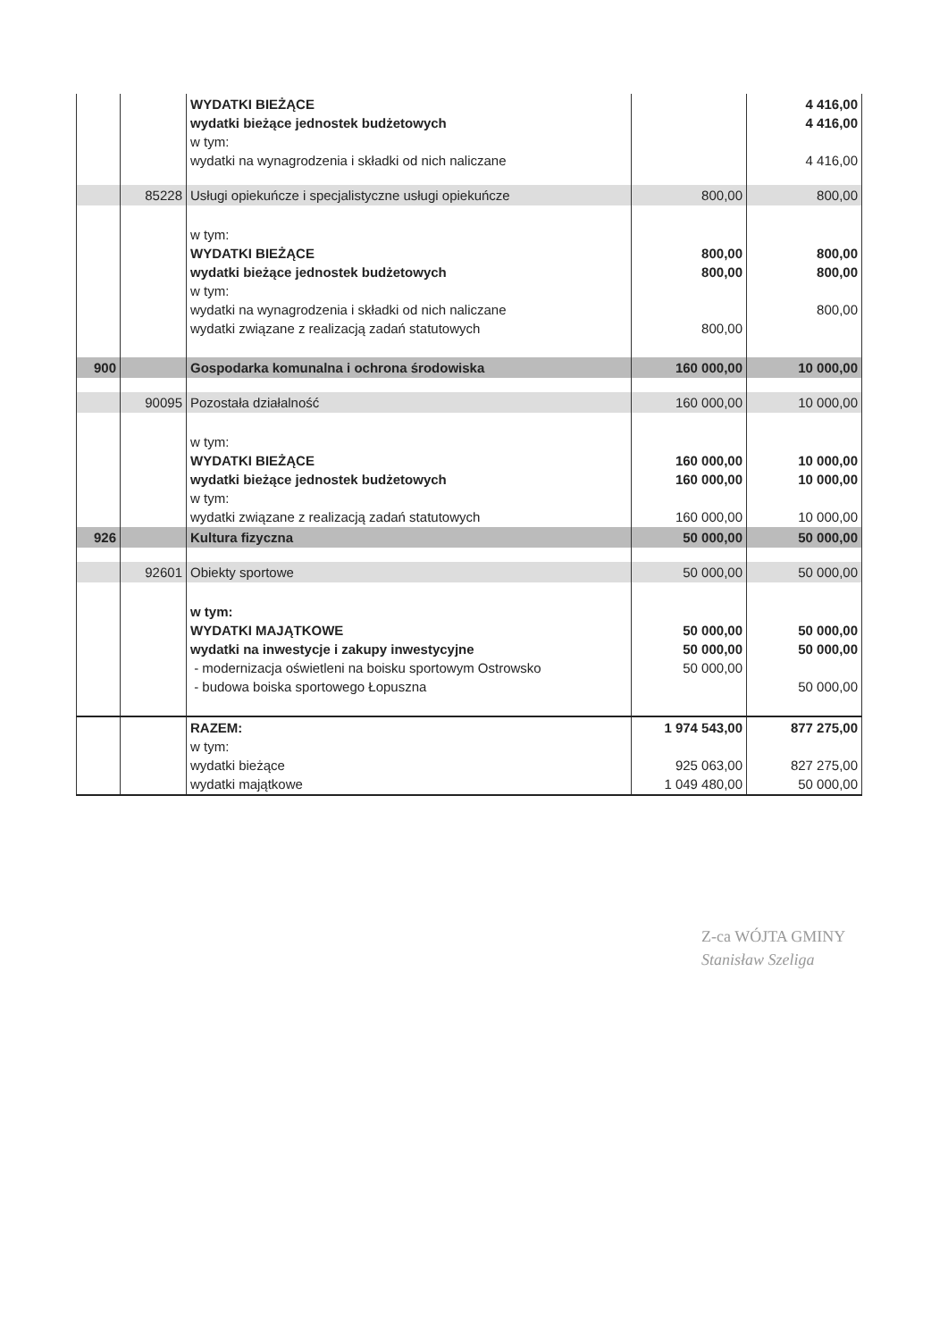| | | WYDATKI BIEŻĄCE wydatki bieżące jednostek budżetowych w tym: wydatki na wynagrodzenia i składki od nich naliczane | | 4 416,00 4 416,00 4 416,00 |
| | 85228 | Usługi opiekuńcze i specjalistyczne usługi opiekuńcze | 800,00 | 800,00 |
| | | w tym: WYDATKI BIEŻĄCE wydatki bieżące jednostek budżetowych w tym: wydatki na wynagrodzenia i składki od nich naliczane wydatki związane z realizacją zadań statutowych | 800,00 800,00 800,00 | 800,00 800,00 800,00 |
| 900 | | Gospodarka komunalna i ochrona środowiska | 160 000,00 | 10 000,00 |
| | 90095 | Pozostała działalność | 160 000,00 | 10 000,00 |
| | | w tym: WYDATKI BIEŻĄCE wydatki bieżące jednostek budżetowych w tym: wydatki związane z realizacją zadań statutowych | 160 000,00 160 000,00 160 000,00 | 10 000,00 10 000,00 10 000,00 |
| 926 | | Kultura fizyczna | 50 000,00 | 50 000,00 |
| | 92601 | Obiekty sportowe | 50 000,00 | 50 000,00 |
| | | w tym: WYDATKI MAJĄTKOWE wydatki na inwestycje i zakupy inwestycyjne - modernizacja oświetleni na boisku sportowym Ostrowsko - budowa boiska sportowego Łopuszna | 50 000,00 50 000,00 50 000,00 | 50 000,00 50 000,00 50 000,00 |
| | | RAZEM: w tym: wydatki bieżące wydatki majątkowe | 1 974 543,00 925 063,00 1 049 480,00 | 877 275,00 827 275,00 50 000,00 |
Z-ca WÓJTA GMINY
Stanisław Szeliga